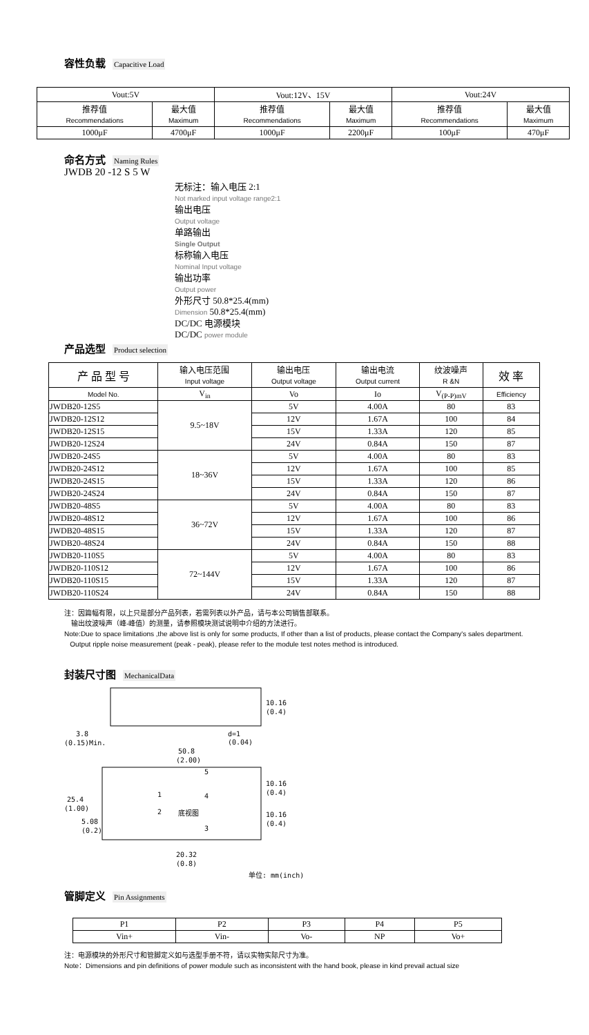容性负载 Capacitive Load
| Vout:5V | | Vout:12V、15V | | Vout:24V | |
| 推荐值 Recommendations | 最大值 Maximum | 推荐值 Recommendations | 最大值 Maximum | 推荐值 Recommendations | 最大值 Maximum |
| 1000μF | 4700μF | 1000μF | 2200μF | 100μF | 470μF |
命名方式 Naming Rules
JWDB 20 -12 S 5 W
无标注：输入电压 2:1
Not marked input voltage range2:1
输出电压
Output voltage
单路输出
Single Output
标称输入电压
Nominal Input voltage
输出功率
Output power
外形尺寸 50.8*25.4(mm)
Dimension 50.8*25.4(mm)
DC/DC 电源模块
DC/DC power module
产品选型 Product selection
| 产 品 型 号 | 输入电压范围 Input voltage | 输出电压 Output voltage | 输出电流 Output current | 纹波噪声 R &N | 效 率 |
| Model No. | V<sub>in</sub> | Vo | Io | V<sub>(P-P)mV</sub> | Efficiency |
| JWDB20-12S5 | 9.5~18V | 5V | 4.00A | 80 | 83 |
| JWDB20-12S12 | | 12V | 1.67A | 100 | 84 |
| JWDB20-12S15 | | 15V | 1.33A | 120 | 85 |
| JWDB20-12S24 | | 24V | 0.84A | 150 | 87 |
| JWDB20-24S5 | 18~36V | 5V | 4.00A | 80 | 83 |
| JWDB20-24S12 | | 12V | 1.67A | 100 | 85 |
| JWDB20-24S15 | | 15V | 1.33A | 120 | 86 |
| JWDB20-24S24 | | 24V | 0.84A | 150 | 87 |
| JWDB20-48S5 | 36~72V | 5V | 4.00A | 80 | 83 |
| JWDB20-48S12 | | 12V | 1.67A | 100 | 86 |
| JWDB20-48S15 | | 15V | 1.33A | 120 | 87 |
| JWDB20-48S24 | | 24V | 0.84A | 150 | 88 |
| JWDB20-110S5 | 72~144V | 5V | 4.00A | 80 | 83 |
| JWDB20-110S12 | | 12V | 1.67A | 100 | 86 |
| JWDB20-110S15 | | 15V | 1.33A | 120 | 87 |
| JWDB20-110S24 | | 24V | 0.84A | 150 | 88 |
注：因篇幅有限，以上只是部分产品列表，若需列表以外产品，请与本公司销售部联系。
输出纹波噪声（峰-峰值）的测量，请参照模块测试说明中介绍的方法进行。
Note:Due to space limitations ,the above list is only for some products, If other than a list of products, please contact the Company's sales department.
Output ripple noise measurement (peak - peak), please refer to the module test notes method is introduced.
封装尺寸图 MechanicalData
10.16
(0.4)
3.8
(0.15)Min.
d=1
(0.04)
50.8
(2.00)
10.16
(0.4)
25.4
(1.00)
5.08
(0.2)
10.16
(0.4)
1
2
5
4
3
底视图
20.32
(0.8)
单位: mm(inch)
管脚定义 Pin Assignments
| P1 | P2 | P3 | P4 | P5 |
| Vin+ | Vin- | Vo- | NP | Vo+ |
注：电源模块的外形尺寸和管脚定义如与选型手册不符，请以实物实际尺寸为准。
Note：Dimensions and pin definitions of power module such as inconsistent with the hand book, please in kind prevail actual size